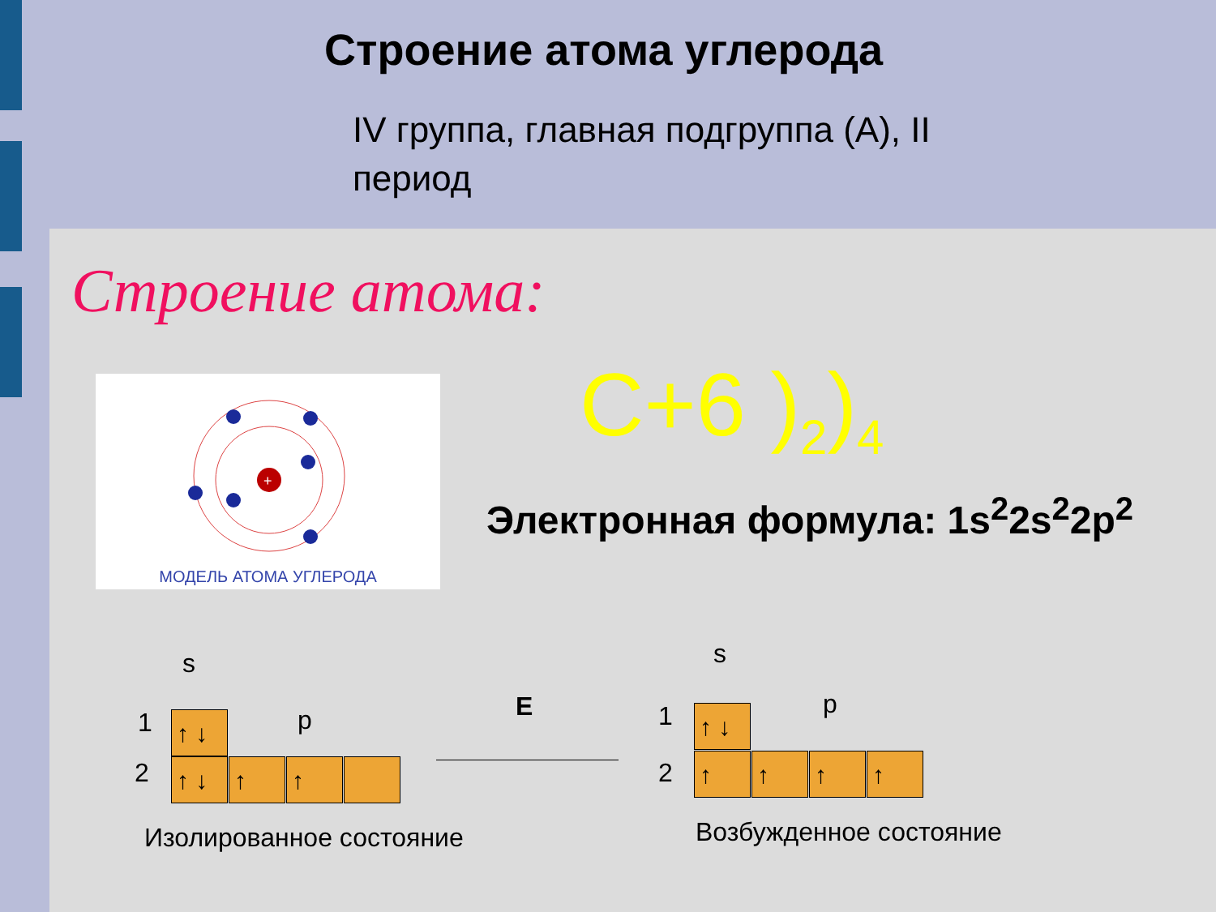Строение атома углерода
IV группа, главная подгруппа (А), II период
Строение атома:
+
МОДЕЛЬ АТОМА УГЛЕРОДА
C+6 )<sub>2</sub>)<sub>4</sub>
Электронная формула: 1s<sup>2</sup>2s<sup>2</sup>2p<sup>2</sup>
s
1 p
2
↑ ↓
↑ ↓ ↑ ↑
Изолированное состояние
E
s
1 p
2
↑ ↓
↑ ↑ ↑ ↑
Возбужденное состояние